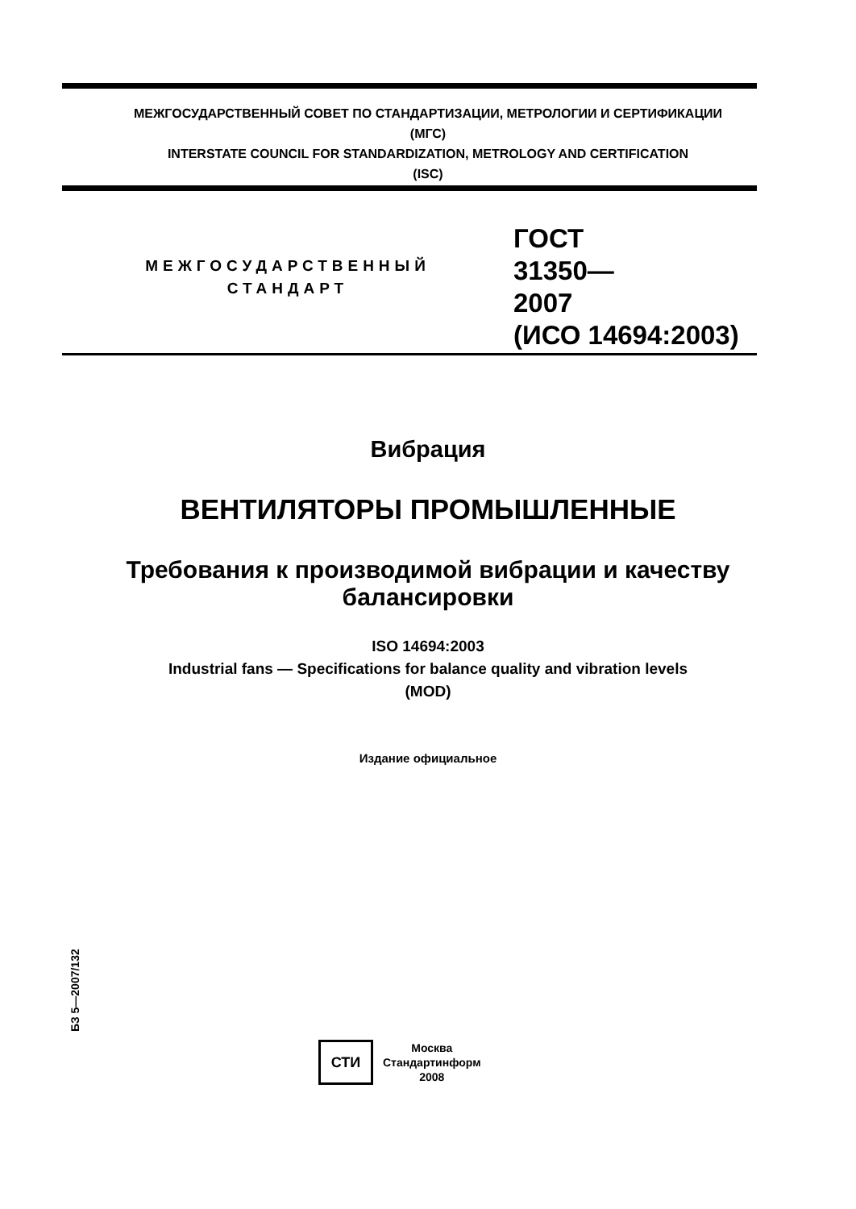МЕЖГОСУДАРСТВЕННЫЙ СОВЕТ ПО СТАНДАРТИЗАЦИИ, МЕТРОЛОГИИ И СЕРТИФИКАЦИИ
(МГС)
INTERSTATE COUNCIL FOR STANDARDIZATION, METROLOGY AND CERTIFICATION
(ISC)
МЕЖГОСУДАРСТВЕННЫЙ
СТАНДАРТ
ГОСТ
31350—
2007
(ИСО 14694:2003)
Вибрация
ВЕНТИЛЯТОРЫ ПРОМЫШЛЕННЫЕ
Требования к производимой вибрации и качеству
балансировки
ISO 14694:2003
Industrial fans — Specifications for balance quality and vibration levels
(MOD)
Издание официальное
БЗ 5—2007/132
СТИ
Москва
Стандартинформ
2008